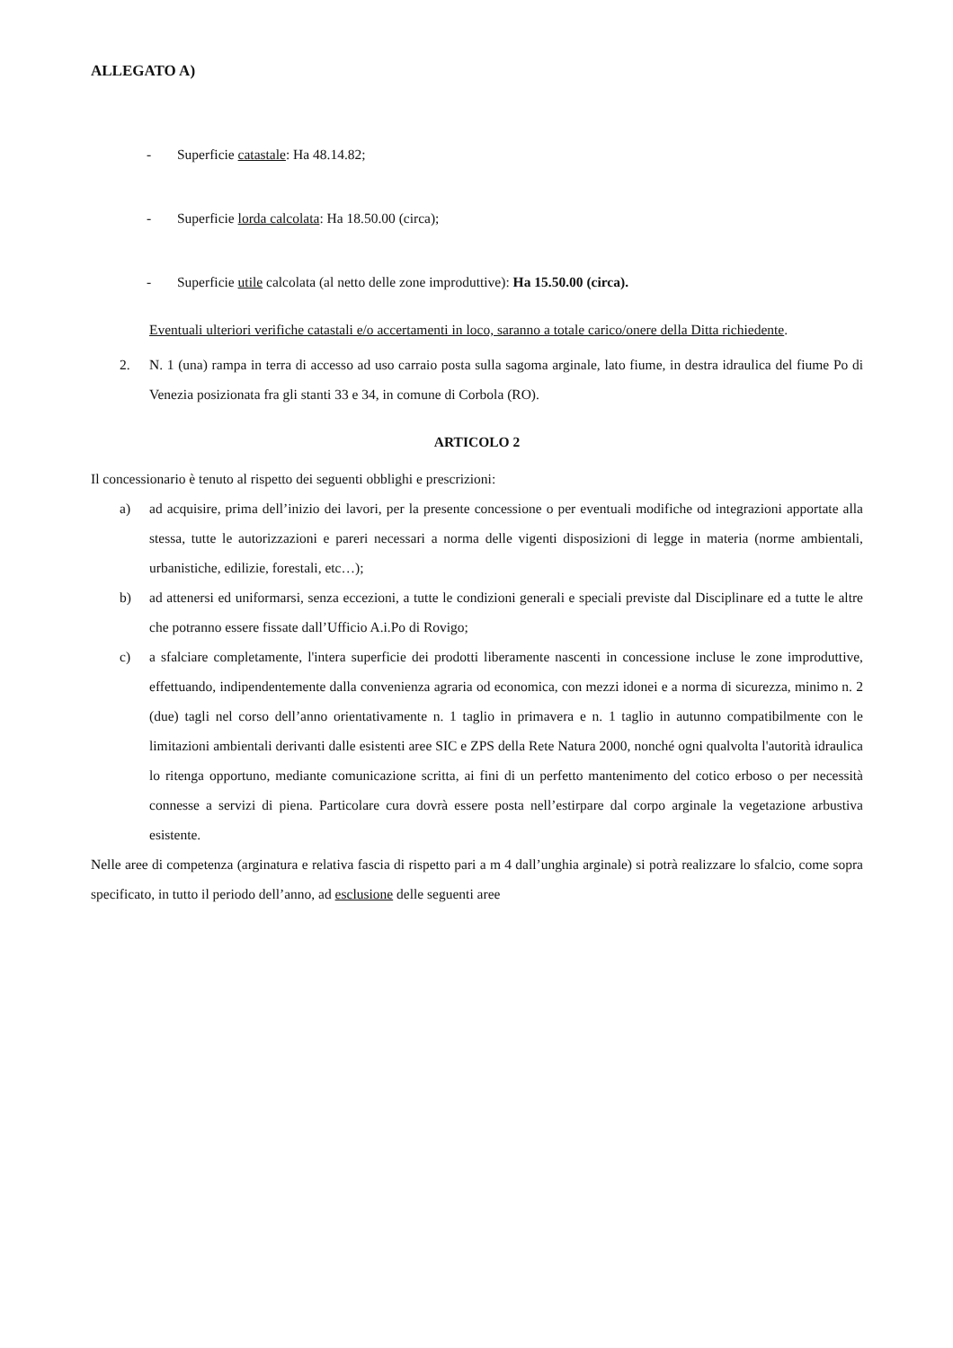ALLEGATO A)
- Superficie catastale: Ha 48.14.82;
- Superficie lorda calcolata: Ha 18.50.00 (circa);
- Superficie utile calcolata (al netto delle zone improduttive): Ha 15.50.00 (circa).
Eventuali ulteriori verifiche catastali e/o accertamenti in loco, saranno a totale carico/onere della Ditta richiedente.
2. N. 1 (una) rampa in terra di accesso ad uso carraio posta sulla sagoma arginale, lato fiume, in destra idraulica del fiume Po di Venezia posizionata fra gli stanti 33 e 34, in comune di Corbola (RO).
ARTICOLO 2
Il concessionario è tenuto al rispetto dei seguenti obblighi e prescrizioni:
a) ad acquisire, prima dell’inizio dei lavori, per la presente concessione o per eventuali modifiche od integrazioni apportate alla stessa, tutte le autorizzazioni e pareri necessari a norma delle vigenti disposizioni di legge in materia (norme ambientali, urbanistiche, edilizie, forestali, etc…);
b) ad attenersi ed uniformarsi, senza eccezioni, a tutte le condizioni generali e speciali previste dal Disciplinare ed a tutte le altre che potranno essere fissate dall’Ufficio A.i.Po di Rovigo;
c) a sfalciare completamente, l'intera superficie dei prodotti liberamente nascenti in concessione incluse le zone improduttive, effettuando, indipendentemente dalla convenienza agraria od economica, con mezzi idonei e a norma di sicurezza, minimo n. 2 (due) tagli nel corso dell’anno orientativamente n. 1 taglio in primavera e n. 1 taglio in autunno compatibilmente con le limitazioni ambientali derivanti dalle esistenti aree SIC e ZPS della Rete Natura 2000, nonché ogni qualvolta l'autorità idraulica lo ritenga opportuno, mediante comunicazione scritta, ai fini di un perfetto mantenimento del cotico erboso o per necessità connesse a servizi di piena. Particolare cura dovrà essere posta nell’estirpare dal corpo arginale la vegetazione arbustiva esistente.
Nelle aree di competenza (arginatura e relativa fascia di rispetto pari a m 4 dall’unghia arginale) si potrà realizzare lo sfalcio, come sopra specificato, in tutto il periodo dell’anno, ad esclusione delle seguenti aree